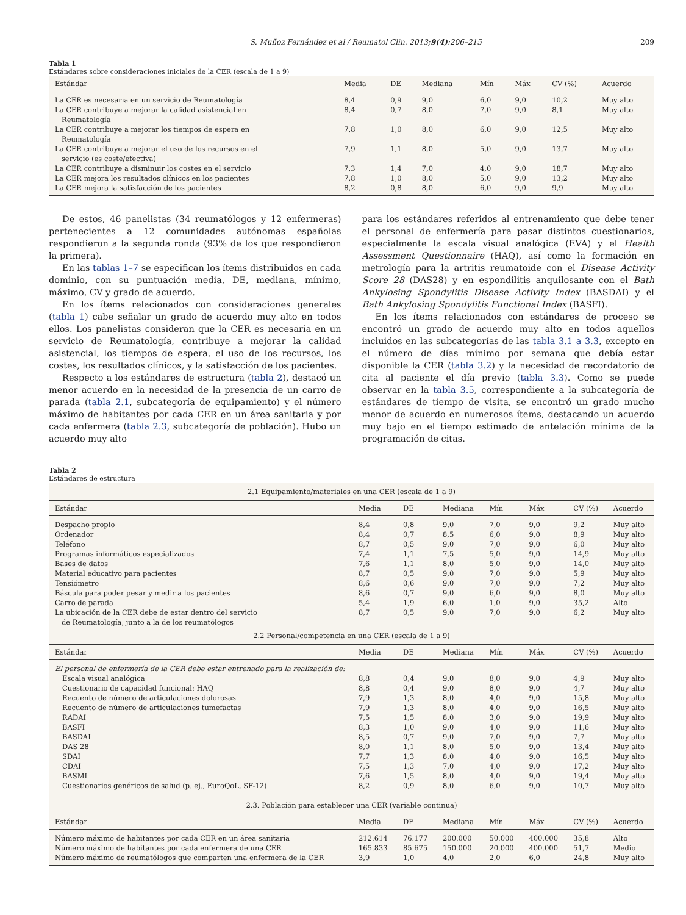S. Muñoz Fernández et al / Reumatol Clin. 2013;9(4):206–215 209
Tabla 1
Estándares sobre consideraciones iniciales de la CER (escala de 1 a 9)
| Estándar | Media | DE | Mediana | Mín | Máx | CV (%) | Acuerdo |
| --- | --- | --- | --- | --- | --- | --- | --- |
| La CER es necesaria en un servicio de Reumatología | 8,4 | 0,9 | 9,0 | 6,0 | 9,0 | 10,2 | Muy alto |
| La CER contribuye a mejorar la calidad asistencial en Reumatología | 8,4 | 0,7 | 8,0 | 7,0 | 9,0 | 8,1 | Muy alto |
| La CER contribuye a mejorar los tiempos de espera en Reumatología | 7,8 | 1,0 | 8,0 | 6,0 | 9,0 | 12,5 | Muy alto |
| La CER contribuye a mejorar el uso de los recursos en el servicio (es coste/efectiva) | 7,9 | 1,1 | 8,0 | 5,0 | 9,0 | 13,7 | Muy alto |
| La CER contribuye a disminuir los costes en el servicio | 7,3 | 1,4 | 7,0 | 4,0 | 9,0 | 18,7 | Muy alto |
| La CER mejora los resultados clínicos en los pacientes | 7,8 | 1,0 | 8,0 | 5,0 | 9,0 | 13,2 | Muy alto |
| La CER mejora la satisfacción de los pacientes | 8,2 | 0,8 | 8,0 | 6,0 | 9,0 | 9,9 | Muy alto |
De estos, 46 panelistas (34 reumatólogos y 12 enfermeras) pertenecientes a 12 comunidades autónomas españolas respondieron a la segunda ronda (93% de los que respondieron la primera).
En las tablas 1–7 se especifican los ítems distribuidos en cada dominio, con su puntuación media, DE, mediana, mínimo, máximo, CV y grado de acuerdo.
En los ítems relacionados con consideraciones generales (tabla 1) cabe señalar un grado de acuerdo muy alto en todos ellos. Los panelistas consideran que la CER es necesaria en un servicio de Reumatología, contribuye a mejorar la calidad asistencial, los tiempos de espera, el uso de los recursos, los costes, los resultados clínicos, y la satisfacción de los pacientes.
Respecto a los estándares de estructura (tabla 2), destacó un menor acuerdo en la necesidad de la presencia de un carro de parada (tabla 2.1, subcategoría de equipamiento) y el número máximo de habitantes por cada CER en un área sanitaria y por cada enfermera (tabla 2.3, subcategoría de población). Hubo un acuerdo muy alto
para los estándares referidos al entrenamiento que debe tener el personal de enfermería para pasar distintos cuestionarios, especialmente la escala visual analógica (EVA) y el Health Assessment Questionnaire (HAQ), así como la formación en metrología para la artritis reumatoide con el Disease Activity Score 28 (DAS28) y en espondilitis anquilosante con el Bath Ankylosing Spondylitis Disease Activity Index (BASDAI) y el Bath Ankylosing Spondylitis Functional Index (BASFI).
En los ítems relacionados con estándares de proceso se encontró un grado de acuerdo muy alto en todos aquellos incluidos en las subcategorías de las tabla 3.1 a 3.3, excepto en el número de días mínimo por semana que debía estar disponible la CER (tabla 3.2) y la necesidad de recordatorio de cita al paciente el día previo (tabla 3.3). Como se puede observar en la tabla 3.5, correspondiente a la subcategoría de estándares de tiempo de visita, se encontró un grado mucho menor de acuerdo en numerosos ítems, destacando un acuerdo muy bajo en el tiempo estimado de antelación mínima de la programación de citas.
Tabla 2
Estándares de estructura
| 2.1 Equipamiento/materiales en una CER (escala de 1 a 9) | | | | | | | |
| Estándar | Media | DE | Mediana | Mín | Máx | CV (%) | Acuerdo |
| Despacho propio | 8,4 | 0,8 | 9,0 | 7,0 | 9,0 | 9,2 | Muy alto |
| Ordenador | 8,4 | 0,7 | 8,5 | 6,0 | 9,0 | 8,9 | Muy alto |
| Teléfono | 8,7 | 0,5 | 9,0 | 7,0 | 9,0 | 6,0 | Muy alto |
| Programas informáticos especializados | 7,4 | 1,1 | 7,5 | 5,0 | 9,0 | 14,9 | Muy alto |
| Bases de datos | 7,6 | 1,1 | 8,0 | 5,0 | 9,0 | 14,0 | Muy alto |
| Material educativo para pacientes | 8,7 | 0,5 | 9,0 | 7,0 | 9,0 | 5,9 | Muy alto |
| Tensiómetro | 8,6 | 0,6 | 9,0 | 7,0 | 9,0 | 7,2 | Muy alto |
| Báscula para poder pesar y medir a los pacientes | 8,6 | 0,7 | 9,0 | 6,0 | 9,0 | 8,0 | Muy alto |
| Carro de parada | 5,4 | 1,9 | 6,0 | 1,0 | 9,0 | 35,2 | Alto |
| La ubicación de la CER debe de estar dentro del servicio de Reumatología, junto a la de los reumatólogos | 8,7 | 0,5 | 9,0 | 7,0 | 9,0 | 6,2 | Muy alto |
| 2.2 Personal/competencia en una CER (escala de 1 a 9) | | | | | | | |
| Estándar | Media | DE | Mediana | Mín | Máx | CV (%) | Acuerdo |
| El personal de enfermería de la CER debe estar entrenado para la realización de: | | | | | | | |
| Escala visual analógica | 8,8 | 0,4 | 9,0 | 8,0 | 9,0 | 4,9 | Muy alto |
| Cuestionario de capacidad funcional: HAQ | 8,8 | 0,4 | 9,0 | 8,0 | 9,0 | 4,7 | Muy alto |
| Recuento de número de articulaciones dolorosas | 7,9 | 1,3 | 8,0 | 4,0 | 9,0 | 15,8 | Muy alto |
| Recuento de número de articulaciones tumefactas | 7,9 | 1,3 | 8,0 | 4,0 | 9,0 | 16,5 | Muy alto |
| RADAI | 7,5 | 1,5 | 8,0 | 3,0 | 9,0 | 19,9 | Muy alto |
| BASFI | 8,3 | 1,0 | 9,0 | 4,0 | 9,0 | 11,6 | Muy alto |
| BASDAI | 8,5 | 0,7 | 9,0 | 7,0 | 9,0 | 7,7 | Muy alto |
| DAS 28 | 8,0 | 1,1 | 8,0 | 5,0 | 9,0 | 13,4 | Muy alto |
| SDAI | 7,7 | 1,3 | 8,0 | 4,0 | 9,0 | 16,5 | Muy alto |
| CDAI | 7,5 | 1,3 | 7,0 | 4,0 | 9,0 | 17,2 | Muy alto |
| BASMI | 7,6 | 1,5 | 8,0 | 4,0 | 9,0 | 19,4 | Muy alto |
| Cuestionarios genéricos de salud (p. ej., EuroQoL, SF-12) | 8,2 | 0,9 | 8,0 | 6,0 | 9,0 | 10,7 | Muy alto |
| 2.3. Población para establecer una CER (variable continua) | | | | | | | |
| Estándar | Media | DE | Mediana | Mín | Máx | CV (%) | Acuerdo |
| Número máximo de habitantes por cada CER en un área sanitaria | 212.614 | 76.177 | 200.000 | 50.000 | 400.000 | 35,8 | Alto |
| Número máximo de habitantes por cada enfermera de una CER | 165.833 | 85.675 | 150.000 | 20.000 | 400.000 | 51,7 | Medio |
| Número máximo de reumatólogos que comparten una enfermera de la CER | 3,9 | 1,0 | 4,0 | 2,0 | 6,0 | 24,8 | Muy alto |